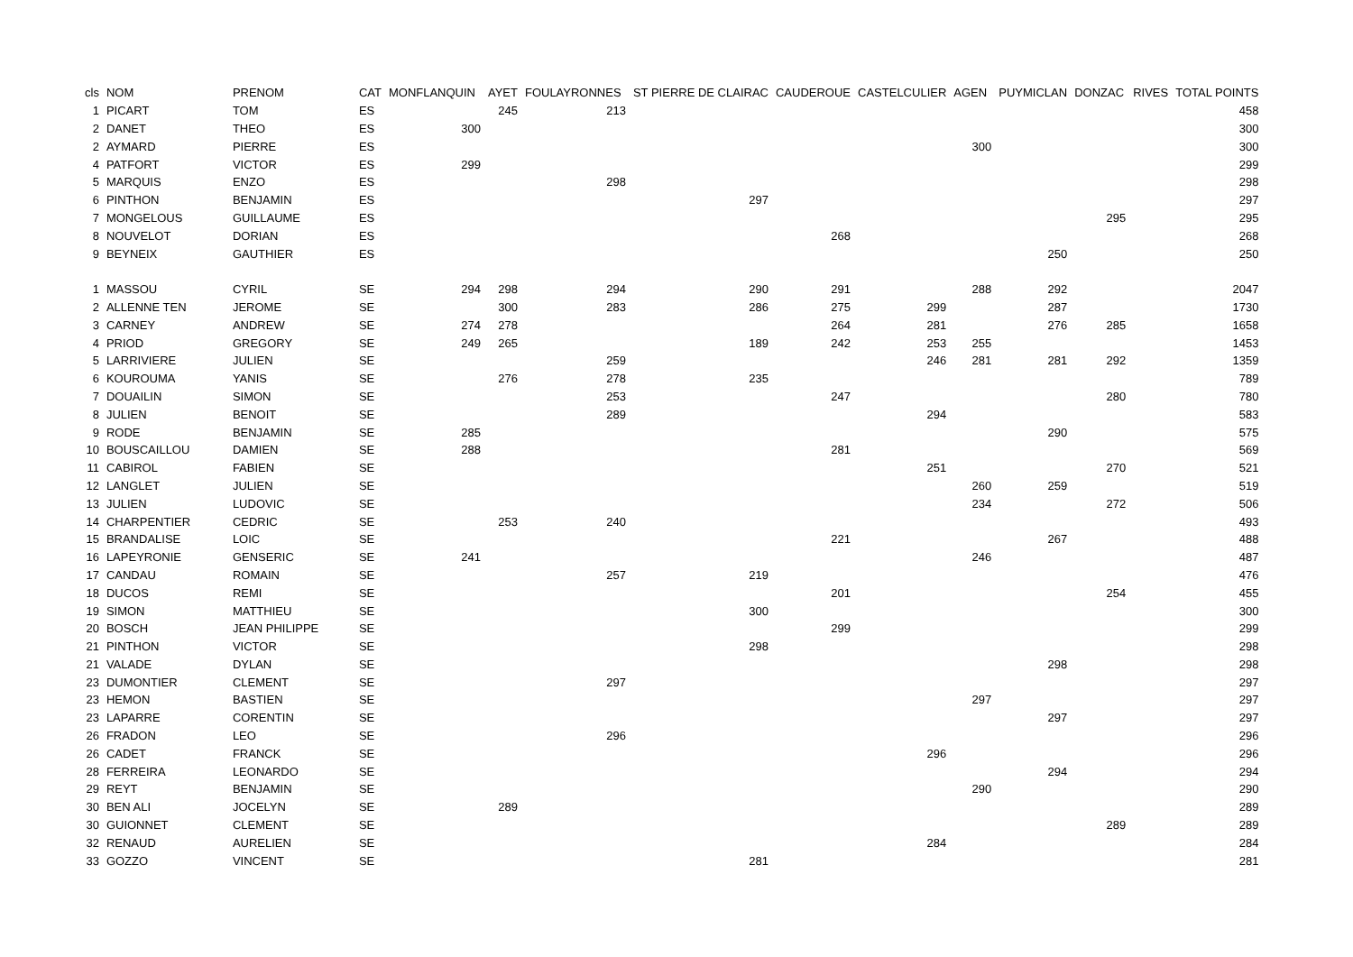| cls | NOM | PRENOM | CAT | MONFLANQUIN | AYET | FOULAYRONNES | ST PIERRE DE CLAIRAC | CAUDEROUE | CASTELCULIER | AGEN | PUYMICLAN | DONZAC | RIVES | TOTAL POINTS |
| --- | --- | --- | --- | --- | --- | --- | --- | --- | --- | --- | --- | --- | --- | --- |
| 1 | PICART | TOM | ES | | 245 | 213 | | | | | | | | 458 |
| 2 | DANET | THEO | ES | 300 | | | | | | | | | | 300 |
| 2 | AYMARD | PIERRE | ES | | | | | | | 300 | | | | 300 |
| 4 | PATFORT | VICTOR | ES | 299 | | | | | | | | | | 299 |
| 5 | MARQUIS | ENZO | ES | | | 298 | | | | | | | | 298 |
| 6 | PINTHON | BENJAMIN | ES | | | | 297 | | | | | | | 297 |
| 7 | MONGELOUS | GUILLAUME | ES | | | | | | | | | 295 | | 295 |
| 8 | NOUVELOT | DORIAN | ES | | | | | 268 | | | | | | 268 |
| 9 | BEYNEIX | GAUTHIER | ES | | | | | | | | 250 | | | 250 |
| 1 | MASSOU | CYRIL | SE | 294 | 298 | 294 | 290 | 291 | | 288 | 292 | | | 2047 |
| 2 | ALLENNE TEN | JEROME | SE | | 300 | 283 | 286 | 275 | 299 | | 287 | | | 1730 |
| 3 | CARNEY | ANDREW | SE | 274 | 278 | | | 264 | 281 | | 276 | 285 | | 1658 |
| 4 | PRIOD | GREGORY | SE | 249 | 265 | | 189 | 242 | 253 | 255 | | | | 1453 |
| 5 | LARRIVIERE | JULIEN | SE | | | 259 | | | 246 | 281 | 281 | 292 | | 1359 |
| 6 | KOUROUMA | YANIS | SE | | 276 | 278 | 235 | | | | | | | 789 |
| 7 | DOUAILIN | SIMON | SE | | | 253 | | 247 | | | | 280 | | 780 |
| 8 | JULIEN | BENOIT | SE | | | 289 | | | 294 | | | | | 583 |
| 9 | RODE | BENJAMIN | SE | 285 | | | | | | | 290 | | | 575 |
| 10 | BOUSCAILLOU | DAMIEN | SE | 288 | | | | 281 | | | | | | 569 |
| 11 | CABIROL | FABIEN | SE | | | | | | 251 | | | 270 | | 521 |
| 12 | LANGLET | JULIEN | SE | | | | | | | 260 | 259 | | | 519 |
| 13 | JULIEN | LUDOVIC | SE | | | | | | | 234 | | 272 | | 506 |
| 14 | CHARPENTIER | CEDRIC | SE | | 253 | 240 | | | | | | | | 493 |
| 15 | BRANDALISE | LOIC | SE | | | | | 221 | | | 267 | | | 488 |
| 16 | LAPEYRONIE | GENSERIC | SE | 241 | | | | | | 246 | | | | 487 |
| 17 | CANDAU | ROMAIN | SE | | | 257 | 219 | | | | | | | 476 |
| 18 | DUCOS | REMI | SE | | | | | 201 | | | | 254 | | 455 |
| 19 | SIMON | MATTHIEU | SE | | | | 300 | | | | | | | 300 |
| 20 | BOSCH | JEAN PHILIPPE | SE | | | | | 299 | | | | | | 299 |
| 21 | PINTHON | VICTOR | SE | | | | 298 | | | | | | | 298 |
| 21 | VALADE | DYLAN | SE | | | | | | | | 298 | | | 298 |
| 23 | DUMONTIER | CLEMENT | SE | | | 297 | | | | | | | | 297 |
| 23 | HEMON | BASTIEN | SE | | | | | | | 297 | | | | 297 |
| 23 | LAPARRE | CORENTIN | SE | | | | | | | | 297 | | | 297 |
| 26 | FRADON | LEO | SE | | | 296 | | | | | | | | 296 |
| 26 | CADET | FRANCK | SE | | | | | | 296 | | | | | 296 |
| 28 | FERREIRA | LEONARDO | SE | | | | | | | | 294 | | | 294 |
| 29 | REYT | BENJAMIN | SE | | | | | | | 290 | | | | 290 |
| 30 | BEN ALI | JOCELYN | SE | | 289 | | | | | | | | | 289 |
| 30 | GUIONNET | CLEMENT | SE | | | | | | | | | 289 | | 289 |
| 32 | RENAUD | AURELIEN | SE | | | | | | 284 | | | | | 284 |
| 33 | GOZZO | VINCENT | SE | | | | 281 | | | | | | | 281 |